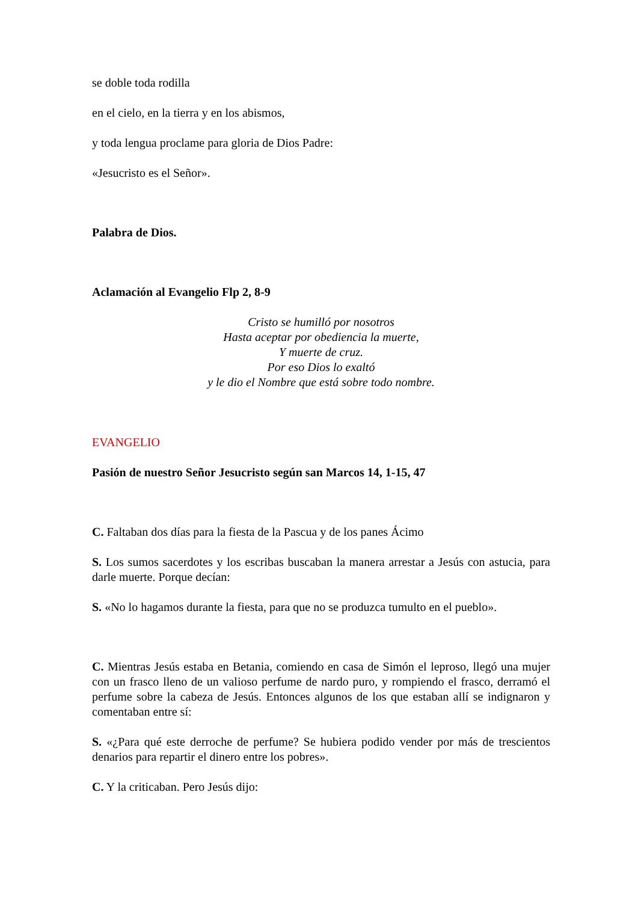se doble toda rodilla
en el cielo, en la tierra y en los abismos,
y toda lengua proclame para gloria de Dios Padre:
«Jesucristo es el Señor».
Palabra de Dios.
Aclamación al Evangelio Flp 2, 8-9
Cristo se humilló por nosotros
Hasta aceptar por obediencia la muerte,
Y muerte de cruz.
Por eso Dios lo exaltó
y le dio el Nombre que está sobre todo nombre.
EVANGELIO
Pasión de nuestro Señor Jesucristo según san Marcos 14, 1-15, 47
C. Faltaban dos días para la fiesta de la Pascua y de los panes Ácimo
S. Los sumos sacerdotes y los escribas buscaban la manera arrestar a Jesús con astucia, para darle muerte. Porque decían:
S. «No lo hagamos durante la fiesta, para que no se produzca tumulto en el pueblo».
C. Mientras Jesús estaba en Betania, comiendo en casa de Simón el leproso, llegó una mujer con un frasco lleno de un valioso perfume de nardo puro, y rompiendo el frasco, derramó el perfume sobre la cabeza de Jesús. Entonces algunos de los que estaban allí se indignaron y comentaban entre sí:
S. «¿Para qué este derroche de perfume? Se hubiera podido vender por más de trescientos denarios para repartir el dinero entre los pobres».
C. Y la criticaban. Pero Jesús dijo: